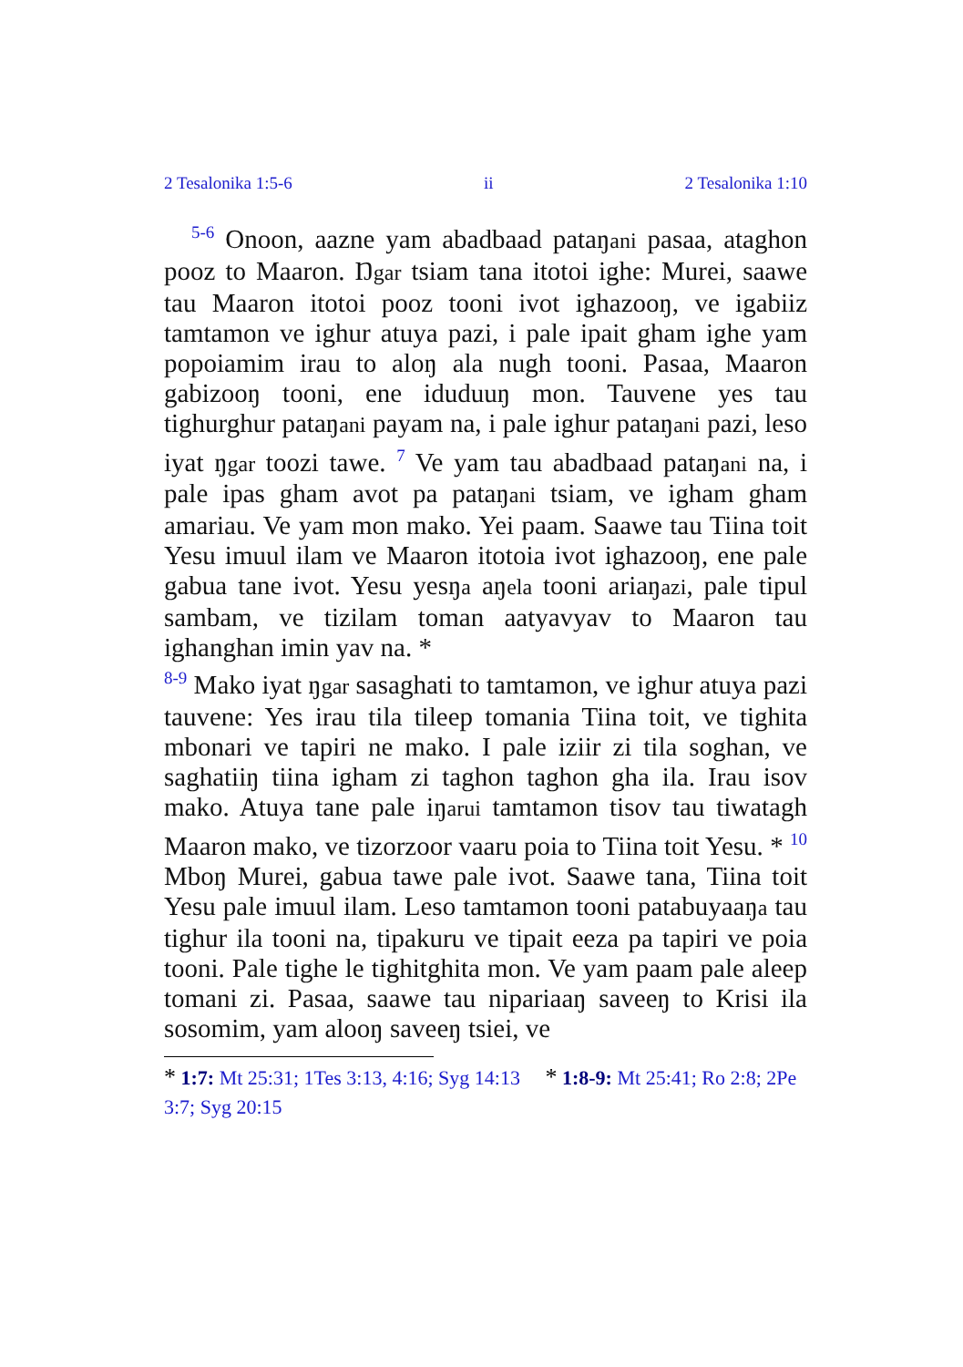2 Tesalonika 1:5-6 ii 2 Tesalonika 1:10
<sup>5-6</sup> Onoon, aazne yam abadbaad pataŋani pasaa, ataghon pooz to Maaron. Ŋgar tsiam tana itotoi ighe: Murei, saawe tau Maaron itotoi pooz tooni ivot ighazooŋ, ve igabiiz tamtamon ve ighur atuya pazi, i pale ipait gham ighe yam popoiamim irau to aloŋ ala nugh tooni. Pasaa, Maaron gabizooŋ tooni, ene iduduuŋ mon. Tauvene yes tau tighurghur pataŋani payam na, i pale ighur pataŋani pazi, leso iyat ŋgar toozi tawe. <sup>7</sup> Ve yam tau abadbaad pataŋani na, i pale ipas gham avot pa pataŋani tsiam, ve igham gham amariau. Ve yam mon mako. Yei paam. Saawe tau Tiina toit Yesu imuul ilam ve Maaron itotoia ivot ighazooŋ, ene pale gabua tane ivot. Yesu yesŋa aŋela tooni ariaŋazi, pale tipul sambam, ve tizilam toman aatyavyav to Maaron tau ighanghan imin yav na. *
<sup>8-9</sup> Mako iyat ŋgar sasaghati to tamtamon, ve ighur atuya pazi tauvene: Yes irau tila tileep tomania Tiina toit, ve tighita mbonari ve tapiri ne mako. I pale iziir zi tila soghan, ve saghatiiŋ tiina igham zi taghon taghon gha ila. Irau isov mako. Atuya tane pale iŋarui tamtamon tisov tau tiwatagh Maaron mako, ve tizorzoor vaaru poia to Tiina toit Yesu. * <sup>10</sup> Mboŋ Murei, gabua tawe pale ivot. Saawe tana, Tiina toit Yesu pale imuul ilam. Leso tamtamon tooni patabuyaaŋa tau tighur ila tooni na, tipakuru ve tipait eeza pa tapiri ve poia tooni. Pale tighe le tighitghita mon. Ve yam paam pale aleep tomani zi. Pasaa, saawe tau nipariaaŋ saveeŋ to Krisi ila sosomim, yam alooŋ saveeŋ tsiei, ve
* 1:7: Mt 25:31; 1Tes 3:13, 4:16; Syg 14:13 * 1:8-9: Mt 25:41; Ro 2:8; 2Pe 3:7; Syg 20:15